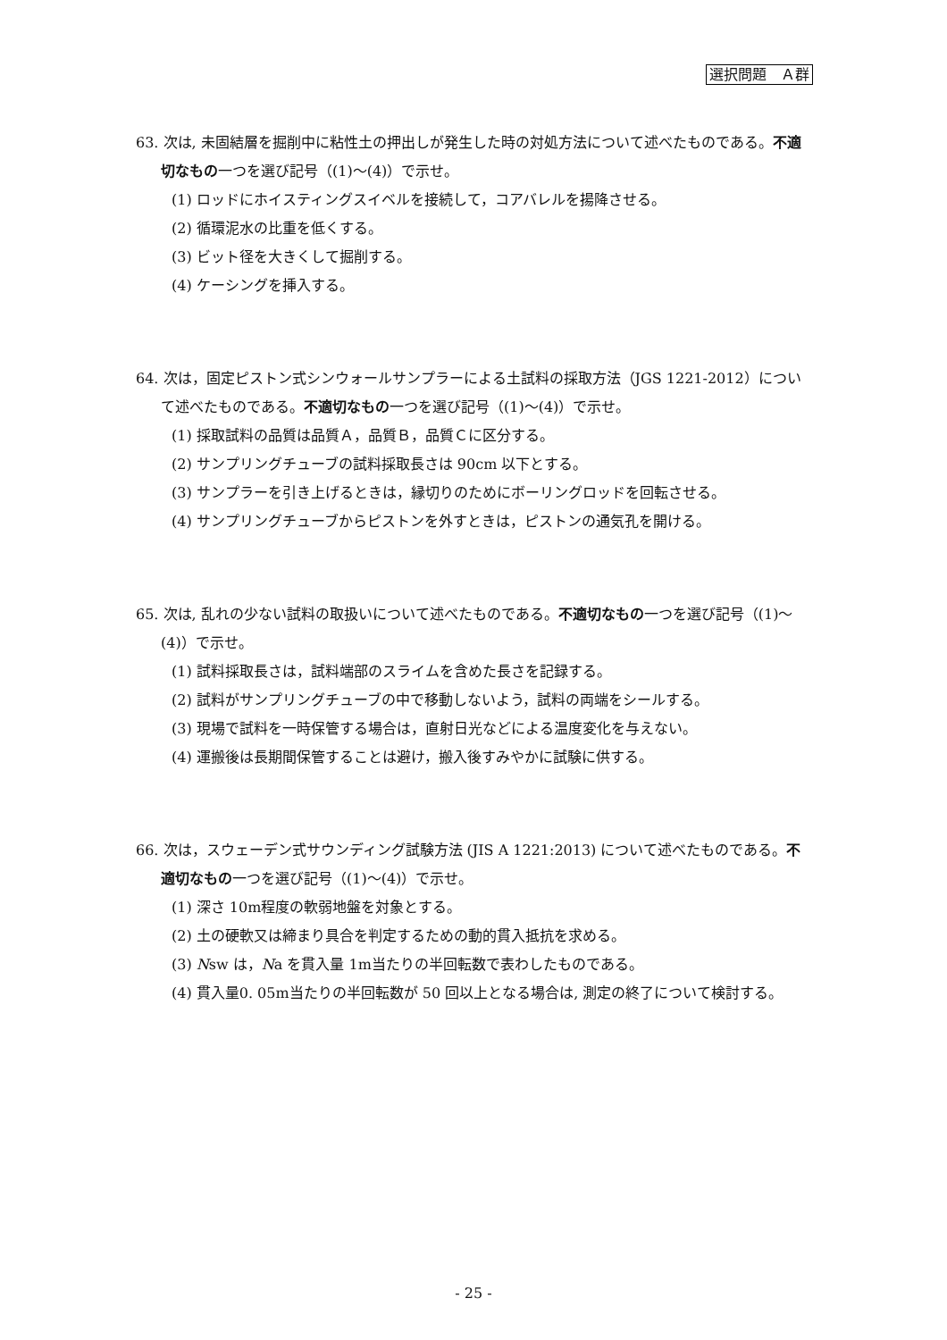選択問題　Ａ群
63. 次は, 未固結層を掘削中に粘性土の押出しが発生した時の対処方法について述べたものである。不適切なもの一つを選び記号（(1)～(4)）で示せ。
(1) ロッドにホイスティングスイベルを接続して，コアバレルを揚降させる。
(2) 循環泥水の比重を低くする。
(3) ビット径を大きくして掘削する。
(4) ケーシングを挿入する。
64. 次は，固定ピストン式シンウォールサンプラーによる土試料の採取方法（JGS 1221-2012）について述べたものである。不適切なもの一つを選び記号（(1)～(4)）で示せ。
(1) 採取試料の品質は品質Ａ，品質Ｂ，品質Ｃに区分する。
(2) サンプリングチューブの試料採取長さは 90cm 以下とする。
(3) サンプラーを引き上げるときは，縁切りのためにボーリングロッドを回転させる。
(4) サンプリングチューブからピストンを外すときは，ピストンの通気孔を開ける。
65. 次は, 乱れの少ない試料の取扱いについて述べたものである。不適切なもの一つを選び記号（(1)～(4)）で示せ。
(1) 試料採取長さは，試料端部のスライムを含めた長さを記録する。
(2) 試料がサンプリングチューブの中で移動しないよう，試料の両端をシールする。
(3) 現場で試料を一時保管する場合は，直射日光などによる温度変化を与えない。
(4) 運搬後は長期間保管することは避け，搬入後すみやかに試験に供する。
66. 次は，スウェーデン式サウンディング試験方法 (JIS A 1221:2013) について述べたものである。不適切なもの一つを選び記号（(1)～(4)）で示せ。
(1) 深さ 10m程度の軟弱地盤を対象とする。
(2) 土の硬軟又は締まり具合を判定するための動的貫入抵抗を求める。
(3) Nsw は，Na を貫入量 1m当たりの半回転数で表わしたものである。
(4) 貫入量0. 05m当たりの半回転数が 50 回以上となる場合は, 測定の終了について検討する。
- 25 -